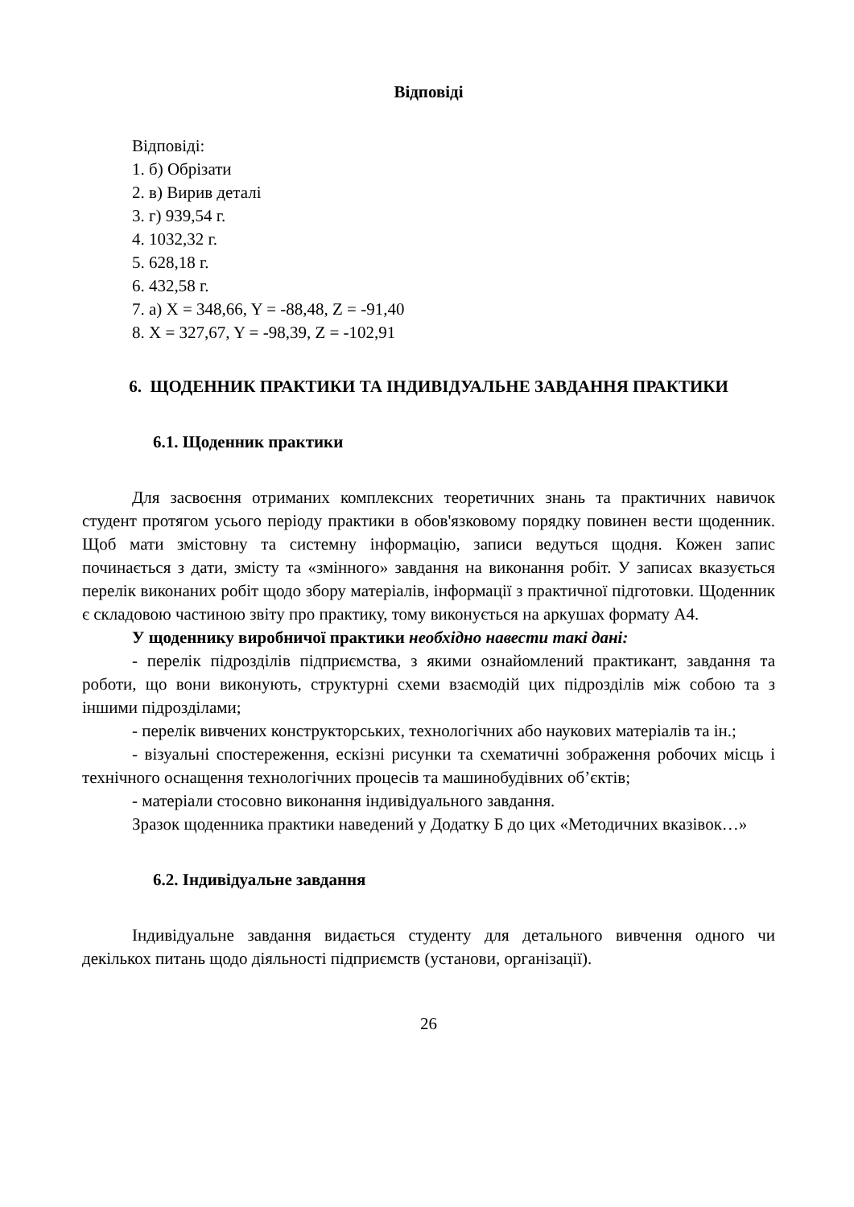Відповіді
Відповіді:
1. б) Обрізати
2. в) Вирив деталі
3. г) 939,54 г.
4. 1032,32 г.
5. 628,18 г.
6. 432,58 г.
7. а) X = 348,66, Y = -88,48, Z = -91,40
8. X = 327,67, Y = -98,39, Z = -102,91
6. ЩОДЕННИК ПРАКТИКИ ТА ІНДИВІДУАЛЬНЕ ЗАВДАННЯ ПРАКТИКИ
6.1. Щоденник практики
Для засвоєння отриманих комплексних теоретичних знань та практичних навичок студент протягом усього періоду практики в обов'язковому порядку повинен вести щоденник. Щоб мати змістовну та системну інформацію, записи ведуться щодня. Кожен запис починається з дати, змісту та «змінного» завдання на виконання робіт. У записах вказується перелік виконаних робіт щодо збору матеріалів, інформації з практичної підготовки. Щоденник є складовою частиною звіту про практику, тому виконується на аркушах формату А4.
У щоденнику виробничої практики необхідно навести такі дані:
- перелік підрозділів підприємства, з якими ознайомлений практикант, завдання та роботи, що вони виконують, структурні схеми взаємодій цих підрозділів між собою та з іншими підрозділами;
- перелік вивчених конструкторських, технологічних або наукових матеріалів та ін.;
- візуальні спостереження, ескізні рисунки та схематичні зображення робочих місць і технічного оснащення технологічних процесів та машинобудівних об’єктів;
- матеріали стосовно виконання індивідуального завдання.
Зразок щоденника практики наведений у Додатку Б до цих «Методичних вказівок…»
6.2. Індивідуальне завдання
Індивідуальне завдання видається студенту для детального вивчення одного чи декількох питань щодо діяльності підприємств (установи, організації).
26